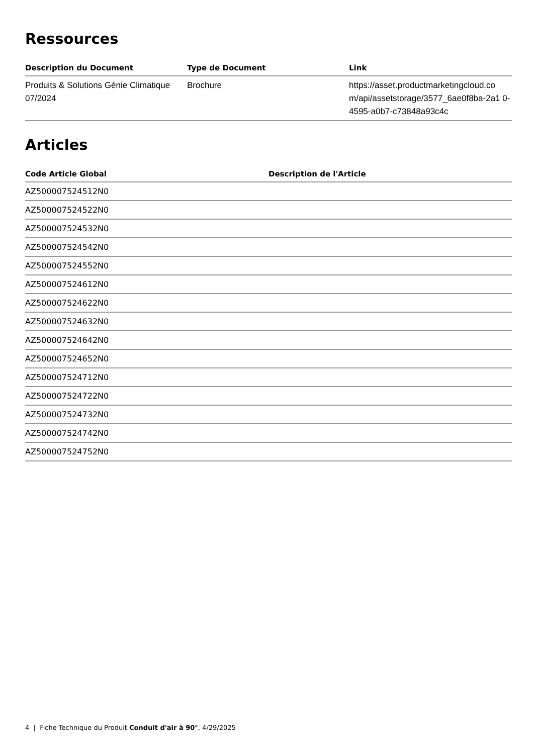Ressources
| Description du Document | Type de Document | Link |
| --- | --- | --- |
| Produits & Solutions Génie Climatique 07/2024 | Brochure | https://asset.productmarketingcloud.co m/api/assetstorage/3577_6ae0f8ba-2a1 0-4595-a0b7-c73848a93c4c |
Articles
| Code Article Global | Description de l'Article |
| --- | --- |
| AZ500007524512N0 | |
| AZ500007524522N0 | |
| AZ500007524532N0 | |
| AZ500007524542N0 | |
| AZ500007524552N0 | |
| AZ500007524612N0 | |
| AZ500007524622N0 | |
| AZ500007524632N0 | |
| AZ500007524642N0 | |
| AZ500007524652N0 | |
| AZ500007524712N0 | |
| AZ500007524722N0 | |
| AZ500007524732N0 | |
| AZ500007524742N0 | |
| AZ500007524752N0 | |
4 | Fiche Technique du Produit Conduit d'air à 90°, 4/29/2025